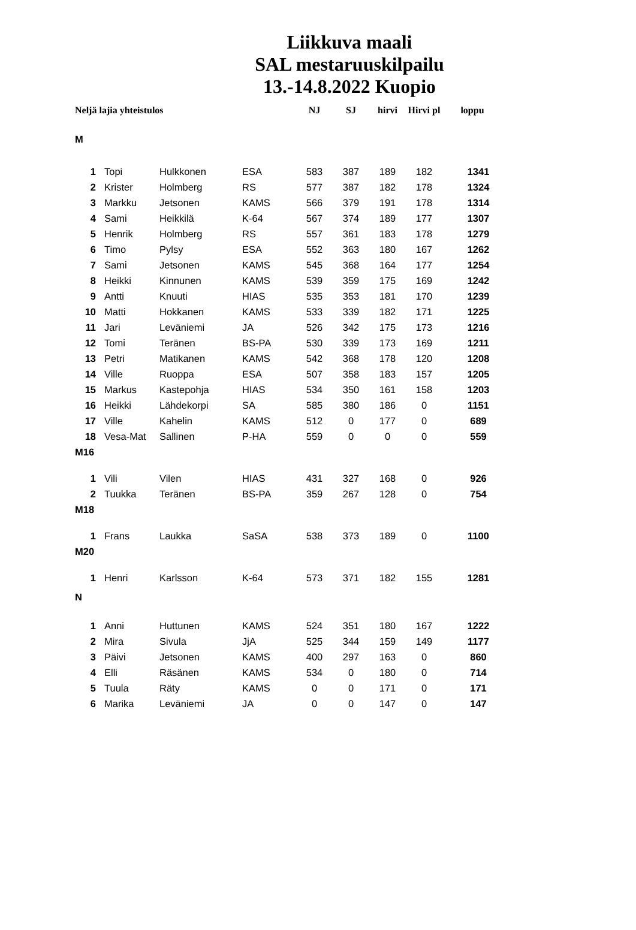Liikkuva maali
SAL mestaruuskilpailu
13.-14.8.2022 Kuopio
| Neljä lajia yhteistulos | | | | NJ | SJ | hirvi | Hirvi pl | loppu |
| --- | --- | --- | --- | --- | --- | --- | --- | --- |
| M | | | | | | | | |
| 1 | Topi | Hulkkonen | ESA | 583 | 387 | 189 | 182 | 1341 |
| 2 | Krister | Holmberg | RS | 577 | 387 | 182 | 178 | 1324 |
| 3 | Markku | Jetsonen | KAMS | 566 | 379 | 191 | 178 | 1314 |
| 4 | Sami | Heikkilä | K-64 | 567 | 374 | 189 | 177 | 1307 |
| 5 | Henrik | Holmberg | RS | 557 | 361 | 183 | 178 | 1279 |
| 6 | Timo | Pylsy | ESA | 552 | 363 | 180 | 167 | 1262 |
| 7 | Sami | Jetsonen | KAMS | 545 | 368 | 164 | 177 | 1254 |
| 8 | Heikki | Kinnunen | KAMS | 539 | 359 | 175 | 169 | 1242 |
| 9 | Antti | Knuuti | HIAS | 535 | 353 | 181 | 170 | 1239 |
| 10 | Matti | Hokkanen | KAMS | 533 | 339 | 182 | 171 | 1225 |
| 11 | Jari | Leväniemi | JA | 526 | 342 | 175 | 173 | 1216 |
| 12 | Tomi | Teränen | BS-PA | 530 | 339 | 173 | 169 | 1211 |
| 13 | Petri | Matikanen | KAMS | 542 | 368 | 178 | 120 | 1208 |
| 14 | Ville | Ruoppa | ESA | 507 | 358 | 183 | 157 | 1205 |
| 15 | Markus | Kastepohja | HIAS | 534 | 350 | 161 | 158 | 1203 |
| 16 | Heikki | Lähdekorpi | SA | 585 | 380 | 186 | 0 | 1151 |
| 17 | Ville | Kahelin | KAMS | 512 | 0 | 177 | 0 | 689 |
| 18 | Vesa-Mat | Sallinen | P-HA | 559 | 0 | 0 | 0 | 559 |
| M16 | | | | | | | | |
| 1 | Vili | Vilen | HIAS | 431 | 327 | 168 | 0 | 926 |
| 2 | Tuukka | Teränen | BS-PA | 359 | 267 | 128 | 0 | 754 |
| M18 | | | | | | | | |
| 1 | Frans | Laukka | SaSA | 538 | 373 | 189 | 0 | 1100 |
| M20 | | | | | | | | |
| 1 | Henri | Karlsson | K-64 | 573 | 371 | 182 | 155 | 1281 |
| N | | | | | | | | |
| 1 | Anni | Huttunen | KAMS | 524 | 351 | 180 | 167 | 1222 |
| 2 | Mira | Sivula | JjA | 525 | 344 | 159 | 149 | 1177 |
| 3 | Päivi | Jetsonen | KAMS | 400 | 297 | 163 | 0 | 860 |
| 4 | Elli | Räsänen | KAMS | 534 | 0 | 180 | 0 | 714 |
| 5 | Tuula | Räty | KAMS | 0 | 0 | 171 | 0 | 171 |
| 6 | Marika | Leväniemi | JA | 0 | 0 | 147 | 0 | 147 |